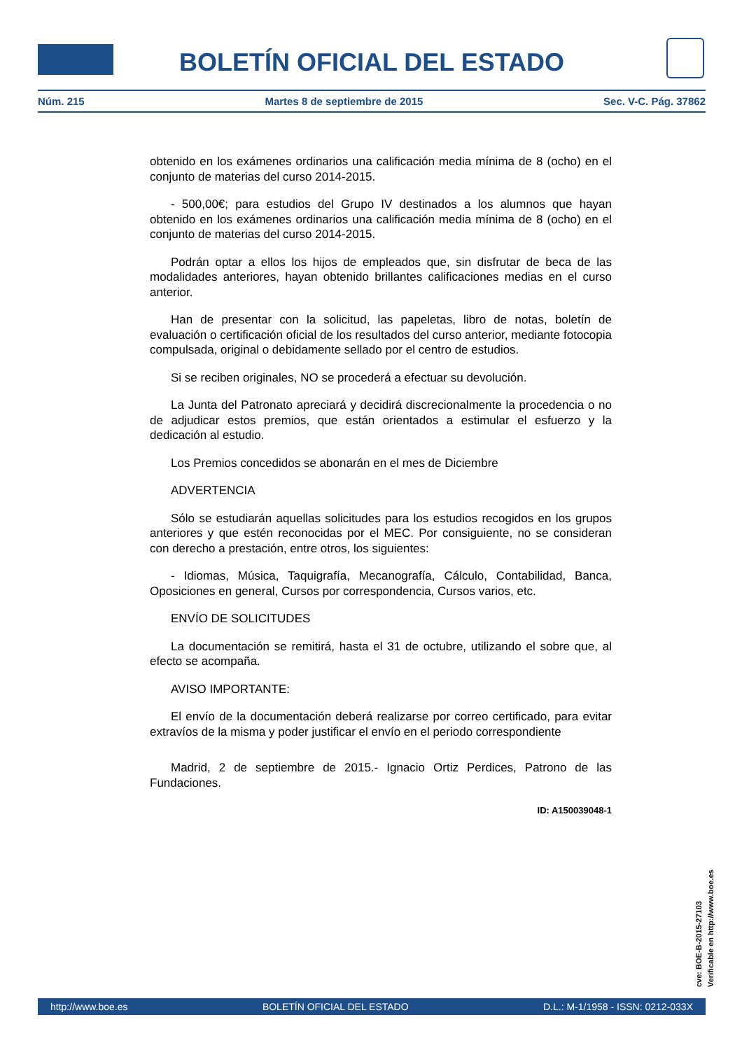BOLETÍN OFICIAL DEL ESTADO
Núm. 215 Martes 8 de septiembre de 2015 Sec. V-C. Pág. 37862
obtenido en los exámenes ordinarios una calificación media mínima de 8 (ocho) en el conjunto de materias del curso 2014-2015.
- 500,00€; para estudios del Grupo IV destinados a los alumnos que hayan obtenido en los exámenes ordinarios una calificación media mínima de 8 (ocho) en el conjunto de materias del curso 2014-2015.
Podrán optar a ellos los hijos de empleados que, sin disfrutar de beca de las modalidades anteriores, hayan obtenido brillantes calificaciones medias en el curso anterior.
Han de presentar con la solicitud, las papeletas, libro de notas, boletín de evaluación o certificación oficial de los resultados del curso anterior, mediante fotocopia compulsada, original o debidamente sellado por el centro de estudios.
Si se reciben originales, NO se procederá a efectuar su devolución.
La Junta del Patronato apreciará y decidirá discrecionalmente la procedencia o no de adjudicar estos premios, que están orientados a estimular el esfuerzo y la dedicación al estudio.
Los Premios concedidos se abonarán en el mes de Diciembre
ADVERTENCIA
Sólo se estudiarán aquellas solicitudes para los estudios recogidos en los grupos anteriores y que estén reconocidas por el MEC. Por consiguiente, no se consideran con derecho a prestación, entre otros, los siguientes:
- Idiomas, Música, Taquigrafía, Mecanografía, Cálculo, Contabilidad, Banca, Oposiciones en general, Cursos por correspondencia, Cursos varios, etc.
ENVÍO DE SOLICITUDES
La documentación se remitirá, hasta el 31 de octubre, utilizando el sobre que, al efecto se acompaña.
AVISO IMPORTANTE:
El envío de la documentación deberá realizarse por correo certificado, para evitar extravíos de la misma y poder justificar el envío en el periodo correspondiente
Madrid, 2 de septiembre de 2015.- Ignacio Ortiz Perdices, Patrono de las Fundaciones.
ID: A150039048-1
cve: BOE-B-2015-27103
Verificable en http://www.boe.es
http://www.boe.es BOLETÍN OFICIAL DEL ESTADO D.L.: M-1/1958 - ISSN: 0212-033X